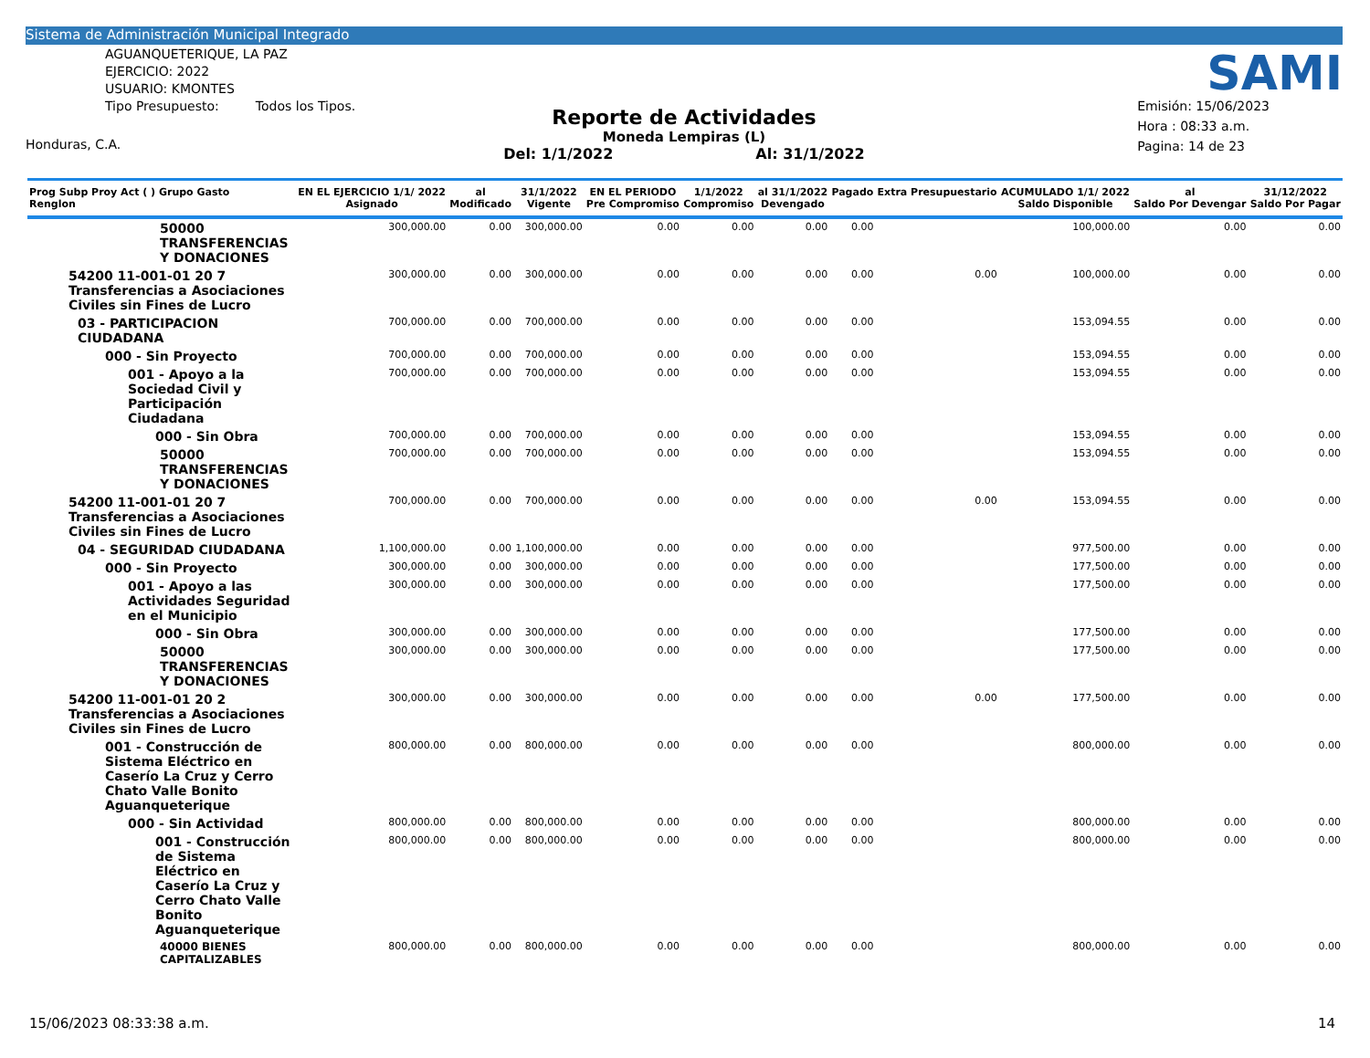Sistema de Administración Municipal Integrado
AGUANQUETERIQUE, LA PAZ
EJERCICIO: 2022
USUARIO: KMONTES
Tipo Presupuesto: Todos los Tipos.
Honduras, C.A.
Reporte de Actividades
Moneda Lempiras (L)
Del: 1/1/2022 Al: 31/1/2022
SAMI
Emisión: 15/06/2023
Hora : 08:33 a.m.
Pagina: 14 de 23
| Prog Subp Proy Act ( ) Grupo Gasto Renglon | EN EL EJERCICIO 1/1/ 2022 Asignado | al Modificado | 31/1/2022 Vigente | EN EL PERIODO Pre Compromiso | 1/1/2022 Compromiso | al 31/1/2022 Devengado | Pagado | Extra Presupuestario | ACUMULADO 1/1/ 2022 Saldo Disponible | al Saldo Por Devengar | 31/12/2022 Saldo Por Pagar |
| --- | --- | --- | --- | --- | --- | --- | --- | --- | --- | --- | --- |
| 50000 TRANSFERENCIAS Y DONACIONES | 300,000.00 | 0.00 | 300,000.00 | 0.00 | 0.00 | 0.00 | 0.00 | | 100,000.00 | 0.00 | 0.00 |
| 54200 11-001-01 20 7 Transferencias a Asociaciones Civiles sin Fines de Lucro | 300,000.00 | 0.00 | 300,000.00 | 0.00 | 0.00 | 0.00 | 0.00 | 0.00 | 100,000.00 | 0.00 | 0.00 |
| 03 - PARTICIPACION CIUDADANA | 700,000.00 | 0.00 | 700,000.00 | 0.00 | 0.00 | 0.00 | 0.00 | | 153,094.55 | 0.00 | 0.00 |
| 000 - Sin Proyecto | 700,000.00 | 0.00 | 700,000.00 | 0.00 | 0.00 | 0.00 | 0.00 | | 153,094.55 | 0.00 | 0.00 |
| 001 - Apoyo a la Sociedad Civil y Participación Ciudadana | 700,000.00 | 0.00 | 700,000.00 | 0.00 | 0.00 | 0.00 | 0.00 | | 153,094.55 | 0.00 | 0.00 |
| 000 - Sin Obra | 700,000.00 | 0.00 | 700,000.00 | 0.00 | 0.00 | 0.00 | 0.00 | | 153,094.55 | 0.00 | 0.00 |
| 50000 TRANSFERENCIAS Y DONACIONES | 700,000.00 | 0.00 | 700,000.00 | 0.00 | 0.00 | 0.00 | 0.00 | | 153,094.55 | 0.00 | 0.00 |
| 54200 11-001-01 20 7 Transferencias a Asociaciones Civiles sin Fines de Lucro | 700,000.00 | 0.00 | 700,000.00 | 0.00 | 0.00 | 0.00 | 0.00 | 0.00 | 153,094.55 | 0.00 | 0.00 |
| 04 - SEGURIDAD CIUDADANA | 1,100,000.00 | 0.00 | 1,100,000.00 | 0.00 | 0.00 | 0.00 | 0.00 | | 977,500.00 | 0.00 | 0.00 |
| 000 - Sin Proyecto | 300,000.00 | 0.00 | 300,000.00 | 0.00 | 0.00 | 0.00 | 0.00 | | 177,500.00 | 0.00 | 0.00 |
| 001 - Apoyo a las Actividades Seguridad en el Municipio | 300,000.00 | 0.00 | 300,000.00 | 0.00 | 0.00 | 0.00 | 0.00 | | 177,500.00 | 0.00 | 0.00 |
| 000 - Sin Obra | 300,000.00 | 0.00 | 300,000.00 | 0.00 | 0.00 | 0.00 | 0.00 | | 177,500.00 | 0.00 | 0.00 |
| 50000 TRANSFERENCIAS Y DONACIONES | 300,000.00 | 0.00 | 300,000.00 | 0.00 | 0.00 | 0.00 | 0.00 | | 177,500.00 | 0.00 | 0.00 |
| 54200 11-001-01 20 2 Transferencias a Asociaciones Civiles sin Fines de Lucro | 300,000.00 | 0.00 | 300,000.00 | 0.00 | 0.00 | 0.00 | 0.00 | 0.00 | 177,500.00 | 0.00 | 0.00 |
| 001 - Construcción de Sistema Eléctrico en Caserío La Cruz y Cerro Chato Valle Bonito Aguanqueterique | 800,000.00 | 0.00 | 800,000.00 | 0.00 | 0.00 | 0.00 | 0.00 | | 800,000.00 | 0.00 | 0.00 |
| 000 - Sin Actividad | 800,000.00 | 0.00 | 800,000.00 | 0.00 | 0.00 | 0.00 | 0.00 | | 800,000.00 | 0.00 | 0.00 |
| 001 - Construcción de Sistema Eléctrico en Caserío La Cruz y Cerro Chato Valle Bonito Aguanqueterique | 800,000.00 | 0.00 | 800,000.00 | 0.00 | 0.00 | 0.00 | 0.00 | | 800,000.00 | 0.00 | 0.00 |
| 40000 BIENES CAPITALIZABLES | 800,000.00 | 0.00 | 800,000.00 | 0.00 | 0.00 | 0.00 | 0.00 | | 800,000.00 | 0.00 | 0.00 |
15/06/2023 08:33:38 a.m. 14